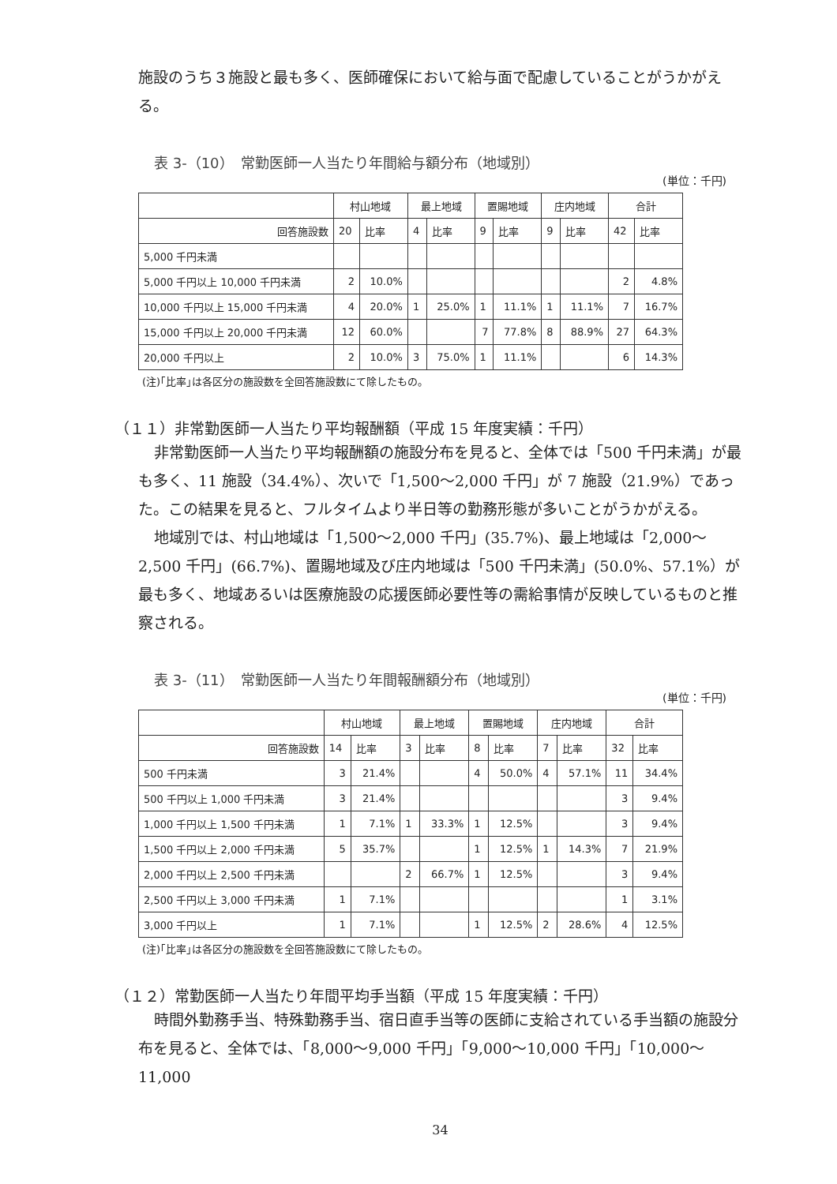施設のうち３施設と最も多く、医師確保において給与面で配慮していることがうかがえる。
表 3-（10）　常勤医師一人当たり年間給与額分布（地域別）
(単位：千円)
| | 村山地域 | | 最上地域 | | 置賜地域 | | 庄内地域 | | 合計 | |
| --- | --- | --- | --- | --- | --- | --- | --- | --- | --- | --- |
| 回答施設数 | 20 | 比率 | 4 | 比率 | 9 | 比率 | 9 | 比率 | 42 | 比率 |
| 5,000 千円未満 | | | | | | | | | | |
| 5,000 千円以上 10,000 千円未満 | 2 | 10.0% | | | | | | | 2 | 4.8% |
| 10,000 千円以上 15,000 千円未満 | 4 | 20.0% | 1 | 25.0% | 1 | 11.1% | 1 | 11.1% | 7 | 16.7% |
| 15,000 千円以上 20,000 千円未満 | 12 | 60.0% | | | 7 | 77.8% | 8 | 88.9% | 27 | 64.3% |
| 20,000 千円以上 | 2 | 10.0% | 3 | 75.0% | 1 | 11.1% | | | 6 | 14.3% |
(注)｢比率｣は各区分の施設数を全回答施設数にて除したもの。
（１１）非常勤医師一人当たり平均報酬額（平成 15 年度実績：千円）
非常勤医師一人当たり平均報酬額の施設分布を見ると、全体では「500 千円未満」が最も多く、11 施設（34.4%）、次いで「1,500～2,000 千円」が 7 施設（21.9%）であった。この結果を見ると、フルタイムより半日等の勤務形態が多いことがうかがえる。
地域別では、村山地域は「1,500～2,000 千円」(35.7%)、最上地域は「2,000～2,500 千円」(66.7%)、置賜地域及び庄内地域は「500 千円未満」(50.0%、57.1%）が最も多く、地域あるいは医療施設の応援医師必要性等の需給事情が反映しているものと推察される。
表 3-（11）　常勤医師一人当たり年間報酬額分布（地域別）
(単位：千円)
| | 村山地域 | | 最上地域 | | 置賜地域 | | 庄内地域 | | 合計 | |
| --- | --- | --- | --- | --- | --- | --- | --- | --- | --- | --- |
| 回答施設数 | 14 | 比率 | 3 | 比率 | 8 | 比率 | 7 | 比率 | 32 | 比率 |
| 500 千円未満 | 3 | 21.4% | | | 4 | 50.0% | 4 | 57.1% | 11 | 34.4% |
| 500 千円以上 1,000 千円未満 | 3 | 21.4% | | | | | | | 3 | 9.4% |
| 1,000 千円以上 1,500 千円未満 | 1 | 7.1% | 1 | 33.3% | 1 | 12.5% | | | 3 | 9.4% |
| 1,500 千円以上 2,000 千円未満 | 5 | 35.7% | | | 1 | 12.5% | 1 | 14.3% | 7 | 21.9% |
| 2,000 千円以上 2,500 千円未満 | | | 2 | 66.7% | 1 | 12.5% | | | 3 | 9.4% |
| 2,500 千円以上 3,000 千円未満 | 1 | 7.1% | | | | | | | 1 | 3.1% |
| 3,000 千円以上 | 1 | 7.1% | | | 1 | 12.5% | 2 | 28.6% | 4 | 12.5% |
(注)｢比率｣は各区分の施設数を全回答施設数にて除したもの。
（１２）常勤医師一人当たり年間平均手当額（平成 15 年度実績：千円）
時間外勤務手当、特殊勤務手当、宿日直手当等の医師に支給されている手当額の施設分布を見ると、全体では、「8,000～9,000 千円」「9,000～10,000 千円」「10,000～11,000
34